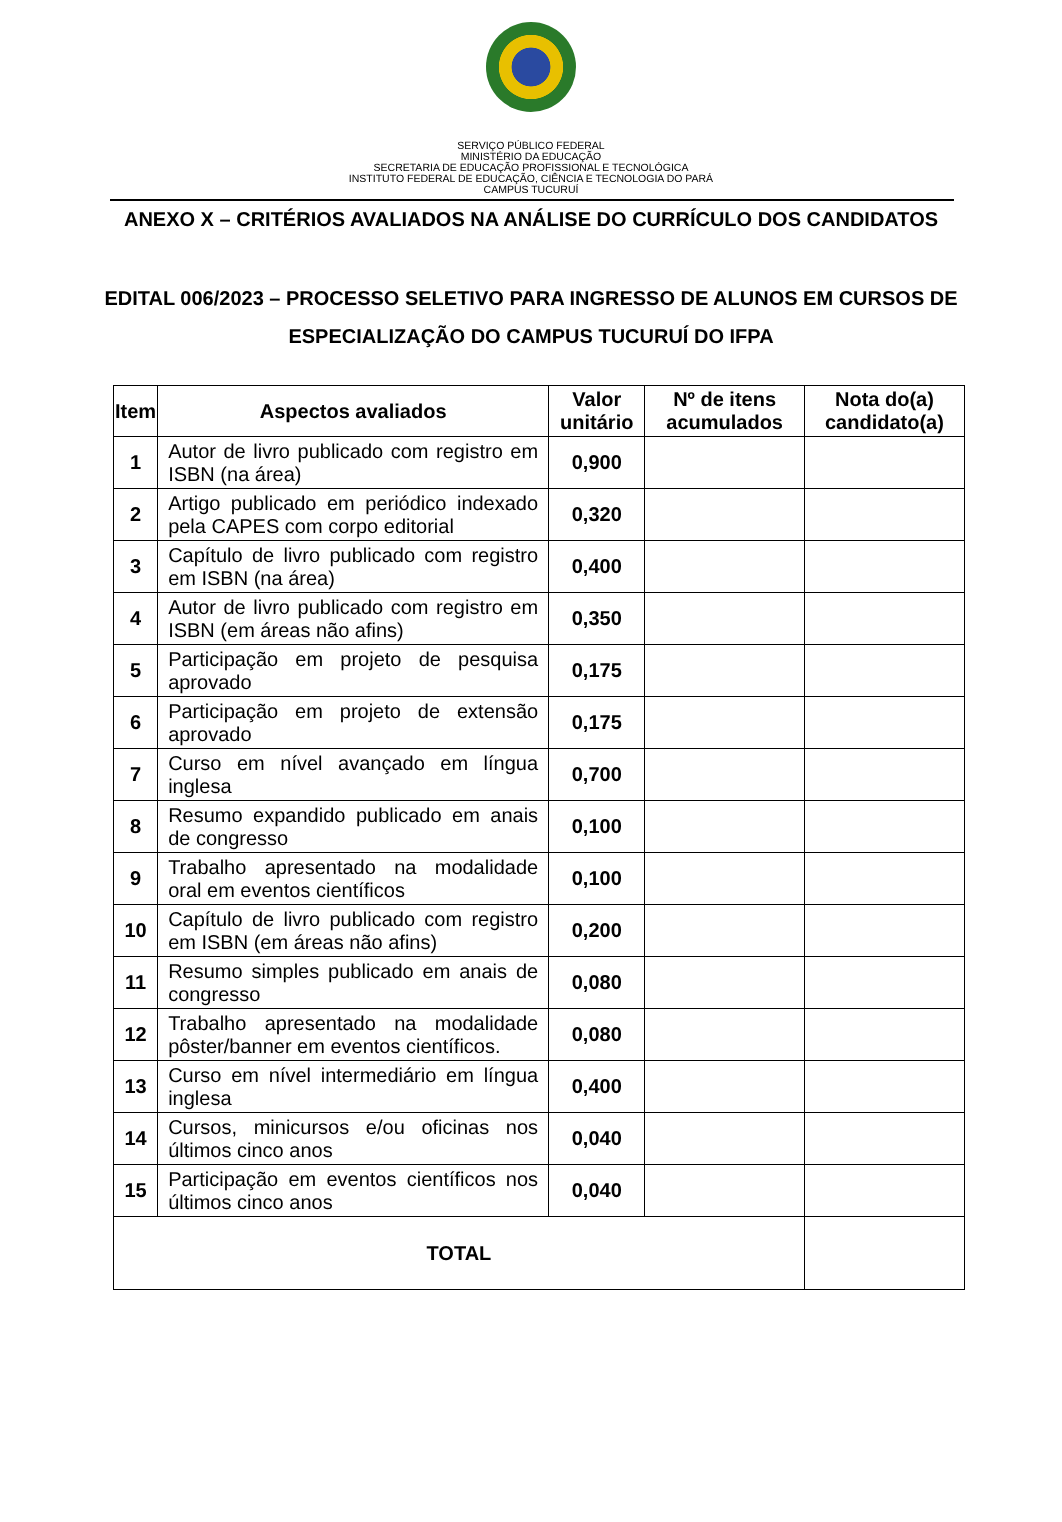SERVIÇO PÚBLICO FEDERAL
MINISTÉRIO DA EDUCAÇÃO
SECRETARIA DE EDUCAÇÃO PROFISSIONAL E TECNOLÓGICA
INSTITUTO FEDERAL DE EDUCAÇÃO, CIÊNCIA E TECNOLOGIA DO PARÁ
CAMPUS TUCURUÍ
ANEXO X – CRITÉRIOS AVALIADOS NA ANÁLISE DO CURRÍCULO DOS CANDIDATOS
EDITAL 006/2023 – PROCESSO SELETIVO PARA INGRESSO DE ALUNOS EM CURSOS DE ESPECIALIZAÇÃO DO CAMPUS TUCURUÍ DO IFPA
| Item | Aspectos avaliados | Valor unitário | Nº de itens acumulados | Nota do(a) candidato(a) |
| --- | --- | --- | --- | --- |
| 1 | Autor de livro publicado com registro em ISBN (na área) | 0,900 | | |
| 2 | Artigo publicado em periódico indexado pela CAPES com corpo editorial | 0,320 | | |
| 3 | Capítulo de livro publicado com registro em ISBN (na área) | 0,400 | | |
| 4 | Autor de livro publicado com registro em ISBN (em áreas não afins) | 0,350 | | |
| 5 | Participação em projeto de pesquisa aprovado | 0,175 | | |
| 6 | Participação em projeto de extensão aprovado | 0,175 | | |
| 7 | Curso em nível avançado em língua inglesa | 0,700 | | |
| 8 | Resumo expandido publicado em anais de congresso | 0,100 | | |
| 9 | Trabalho apresentado na modalidade oral em eventos científicos | 0,100 | | |
| 10 | Capítulo de livro publicado com registro em ISBN (em áreas não afins) | 0,200 | | |
| 11 | Resumo simples publicado em anais de congresso | 0,080 | | |
| 12 | Trabalho apresentado na modalidade pôster/banner em eventos científicos. | 0,080 | | |
| 13 | Curso em nível intermediário em língua inglesa | 0,400 | | |
| 14 | Cursos, minicursos e/ou oficinas nos últimos cinco anos | 0,040 | | |
| 15 | Participação em eventos científicos nos últimos cinco anos | 0,040 | | |
| TOTAL | | | | |